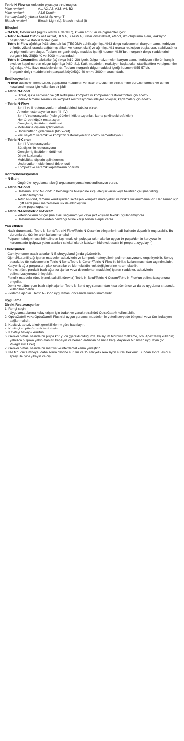Tetric N-Flow şu renklerde piyasaya sunulmuştur:
Mine renkleri: A1, A2, A3, A3.5, A4, B2
Mine renkleri: A3.5 Dentin
Yarı saydamlığı yüksek Kesici diş rengi: T
Bleach renkleri: Bleach Light (L), Bleach Incisal (I)
Bileşimi
– N-Etch, fosforik asit (ağırlık olarak suda %37), kıvam artırıcılar ve pigmentler içerir.
– Tetric N-Bond fosforik asit akrilat, HEMA, Bis-GMA, üretan dimetakrilat, etanol, film oluşturma ajanı, reaksiyon başlatıcılar ve stabilizatörler içerir.
– Tetric N-Flow ağırlıkça %36 dimetakrilat (TEGDMA dahil), ağırlıkça %63 dolgu malzemeleri (baryum camı, iterbiyum triflorür, yüksek oranda dağıtılmış silikon ve karışık oksit) ve ağırlıkça %1 oranda reaksiyon başlatıcılar, stabilizatörler ve pigmentlerden oluşur. Toplam inorganik dolgu maddesi içeriği hacmen %39'dur. İnorganik dolgu maddelerinin parçacık büyüklüğü 40 ve 3000 m arasındadır.
– Tetric N-Ceram dimetakrilatlar (ağırlıkça %19–20) içerir. Dolgu malzemeleri baryum camı, itterbiyum triflorür, karışık oksit ve kopolimerden oluşur (ağırlıkça %80–81). Katkı maddeleri, reaksiyon başlatıcılar, stabilizatörler ve pigmentler (ağırlıkça <%1) ilave maddelerdendir. Toplam inorganik dolgu maddesi içeriği hacmen %55-57'dir.
İnorganik dolgu maddelerinin parçacık büyüklüğü 40 nm ve 3000 m arasındadır.
Endikasyonları
– N-Etch adezivler, kompozitler, yapıştırma maddeleri ve fissür örtücüler ile birlikte mine pürüzlendirmesi ve dentin koşullandırılması için kullanılan bir jeldir.
– Tetric N-Bond
– Direkt, ışıkla sertleşen ve çift sertleşmeli kompozit ve kompomer restorasyonları için adeziv.
– İndirekt tamamı seramik ve kompozit restorasyonlar (inleyler onleyler, kaplamalar) için adeziv.
– Tetric N-Flow
– Sınıf I ve II restorasyonların altında birinci tabaka olarak
– Anterior restorasyonlar (sınıf III, IV)
– Sınıf V restorasyonlar (kole çürükleri, kök erozyonları, kama şeklindeki defektler)
– Her türden küçük restorasyon
– Genişlemiş fissürlerin örtülmesi
– Mobil/lükse dişlerin splintlenmesi
– Undercut'ların giderilmesi (block-out)
– Yarı saydam seramik ve kompozit restorasyonların adeziv sementasyonu
– Tetric N-Ceram
– Sınıf I-V restorasyonlar
– Süt dişlerinin restorasyonu
– Genişlemiş fissürlerin örtülmesi
– Direkt kaplamalar
– Mobil/lükse dişlerin splintlenmesi
– Undercut'ların giderilmesi (block-out)
– Kompozit ve seramik kaplamaların onarımı
Kontrendikasyonları
– N-Etch
– Öngörülen uygulama tekniği uygulanamıyorsa kontrendikasyon vardır.
– Tetric N-Bond
– Hastanın Tetric N-Bond'un herhangi bir bileşenine karşı alerjisi varsa veya belirtilen çalışma tekniği kullanılamıyorsa.
– Tetric N-Bond, tamamı kendiliğinden sertleşen kompozit materyalleri ile birlikte kullanılmamalıdır. Her zaman için çift sertleşmeli malzemeleri ışık ile etkinleştirin.
– Direkt pulpa kapatma
– Tetric N-Flow/Tetric N-Ceram
– Yeterince kuru bir çalışma alanı sağlanamıyor veya şart koşulan teknik uygulanamıyorsa.
– Hastanın malzemelerden herhangi birine karşı bilinen alerjisi varsa.
Yan etkileri
– Nadir durumlarda, Tetric N-Bond/Tetric N-Flow/Tetric N-Ceram'ın bileşenleri nadir hallerde duyarlılık oluşturabilir. Bu durumlarda, ürünler artık kullanılmamalıdır.
– Pulpanın tahriş olması ihtimalinden kaçınmak için pulpaya yakın alanlar uygun bir pulpa/dentin koruyucu ile korunmalıdır (pulpaya yakın alanlara selektif olarak kalsiyum hidroksit esaslı bir preparat uygulayın).
Etkileşimleri
– Cam iyonomer esaslı astarlar N-Etch uygulandığında çözünebilir.
– Öjenol/karanfil yağı içeren maddeler, adezivlerin ve kompozit materyallerin polimerizasyonunu engelleyebilir. Sonuç olarak, bu tür malzemelerin Tetric N-Bond/Tetric N-Ceram/Tetric N-Flow ile birlikte kullanılmasından kaçınılmalıdır.
– Katiyonik ağız gargaraları, plak çıkarıcılar ve klorheksidin renk değişimlerine neden olabilir.
– Peroksit (örn. peroksit bazlı ağartıcı ajanlar veya dezenfektan maddeler) içeren maddeler, adezivlerin polimerizasyonunu önleyebilir.
– Fenolik maddeler (örn. öjenol, salisilik türevler) Tetric N-Bond/Tetric N-Ceram/Tetric N-Flow'un polimerizasyonunu engeller.
– Demir ve alüminyum bazlı stipik ajanlar, Tetric N-Bond uygulamasından kısa süre önce ya da bu uygulama sırasında kullanılmamalıdır.
– Florlama ajanları, Tetric N-Bond uygulaması öncesinde kullanılmamalıdır.
Uygulama
Direkt Restorasyonlar
1. Rengi seçin
Uygulama alanına kolay erişim için dudak ve yanak retraktörü OptraGate® kullanılabilir.
2. OptraGate® veya OptraDam® Plus gibi uygun yardımcı maddeler ile yeterli seviyede bölgesel veya tüm izolasyon sağlanmalıdır.
3. Kaviteyi, adeziv teknik gerekliliklerine göre hazırlayın.
4. Kaviteyi su püskürterek temizleyin.
5. Kaviteyi havayla kurutun.
6. Gerekli olması halinde bir pulpa koruyucu (gerekli olduğunda, kalsiyum hidroksit malzeme, örn. ApexCal®) kullanın; yalnızca pulpaya yakın alanları kaplayın ve hemen ardından basınca karşı dayanıklı bir siman uygulayın (ör. Vivaglass® Liner).
7. Gerekli olması halinde bir matriks ve interdental kama yerleştirin.
8. N-Etch, önce mineye, daha sonra dentine sürülür ve 15 saniyelik reaksiyon süresi beklenir. Bundan sonra, asidi su spreyi ile iyice yıkayın ve diş